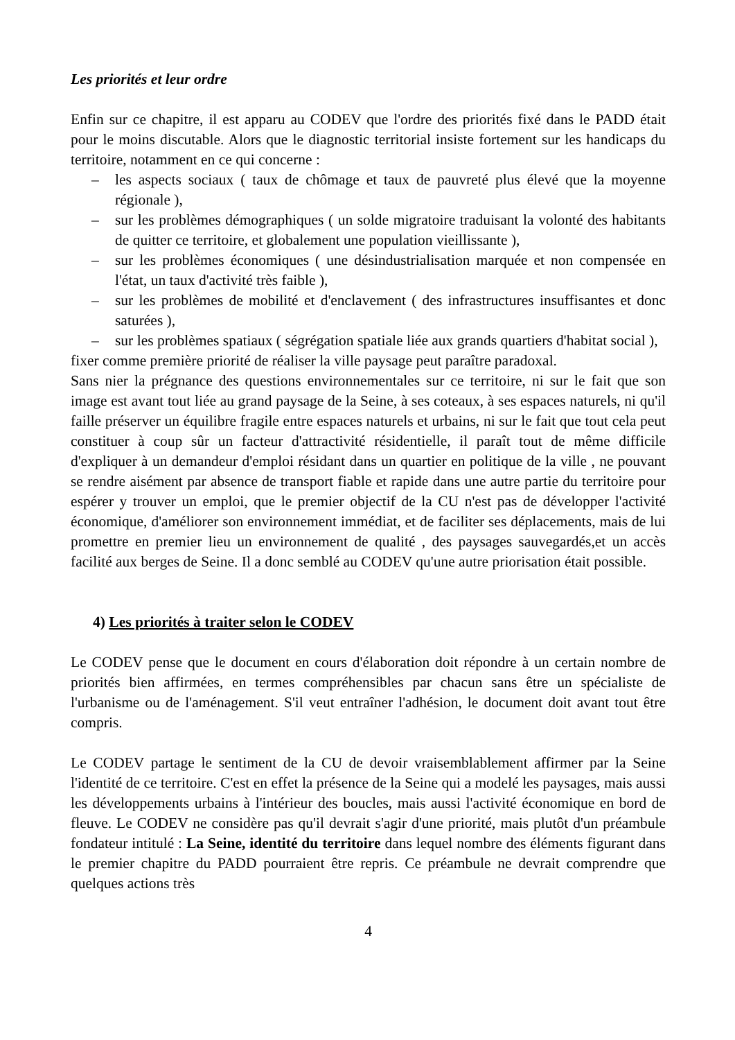Les priorités et leur ordre
Enfin sur ce chapitre, il est apparu au CODEV que l'ordre des priorités fixé dans le PADD était pour le moins discutable. Alors que le diagnostic territorial insiste fortement sur les handicaps du territoire, notamment en ce qui concerne :
– les aspects sociaux ( taux de chômage et taux de pauvreté plus élevé que la moyenne régionale ),
– sur les problèmes démographiques ( un solde migratoire traduisant la volonté des habitants de quitter ce territoire, et globalement une population vieillissante ),
– sur les problèmes économiques ( une désindustrialisation marquée et non compensée en l'état, un taux d'activité très faible ),
– sur les problèmes de mobilité et d'enclavement ( des infrastructures insuffisantes et donc saturées ),
– sur les problèmes spatiaux ( ségrégation spatiale liée aux grands quartiers d'habitat social ),
fixer comme première priorité de réaliser la ville paysage peut paraître paradoxal.
Sans nier la prégnance des questions environnementales sur ce territoire, ni sur le fait que son image est avant tout liée au grand paysage de la Seine, à ses coteaux, à ses espaces naturels, ni qu'il faille préserver un équilibre fragile entre espaces naturels et urbains, ni sur le fait que tout cela peut constituer à coup sûr un facteur d'attractivité résidentielle, il paraît tout de même difficile d'expliquer à un demandeur d'emploi résidant dans un quartier en politique de la ville , ne pouvant se rendre aisément par absence de transport fiable et rapide dans une autre partie du territoire pour espérer y trouver un emploi, que le premier objectif de la CU n'est pas de développer l'activité économique, d'améliorer son environnement immédiat, et de faciliter ses déplacements, mais de lui promettre en premier lieu un environnement de qualité , des paysages sauvegardés,et un accès facilité aux berges de Seine. Il a donc semblé au CODEV qu'une autre priorisation était possible.
4) Les priorités à traiter selon le CODEV
Le CODEV pense que le document en cours d'élaboration doit répondre à un certain nombre de priorités bien affirmées, en termes compréhensibles par chacun sans être un spécialiste de l'urbanisme ou de l'aménagement. S'il veut entraîner l'adhésion, le document doit avant tout être compris.
Le CODEV partage le sentiment de la CU de devoir vraisemblablement affirmer par la Seine l'identité de ce territoire. C'est en effet la présence de la Seine qui a modelé les paysages, mais aussi les développements urbains à l'intérieur des boucles, mais aussi l'activité économique en bord de fleuve. Le CODEV ne considère pas qu'il devrait s'agir d'une priorité, mais plutôt d'un préambule fondateur intitulé : La Seine, identité du territoire dans lequel nombre des éléments figurant dans le premier chapitre du PADD pourraient être repris. Ce préambule ne devrait comprendre que quelques actions très
4